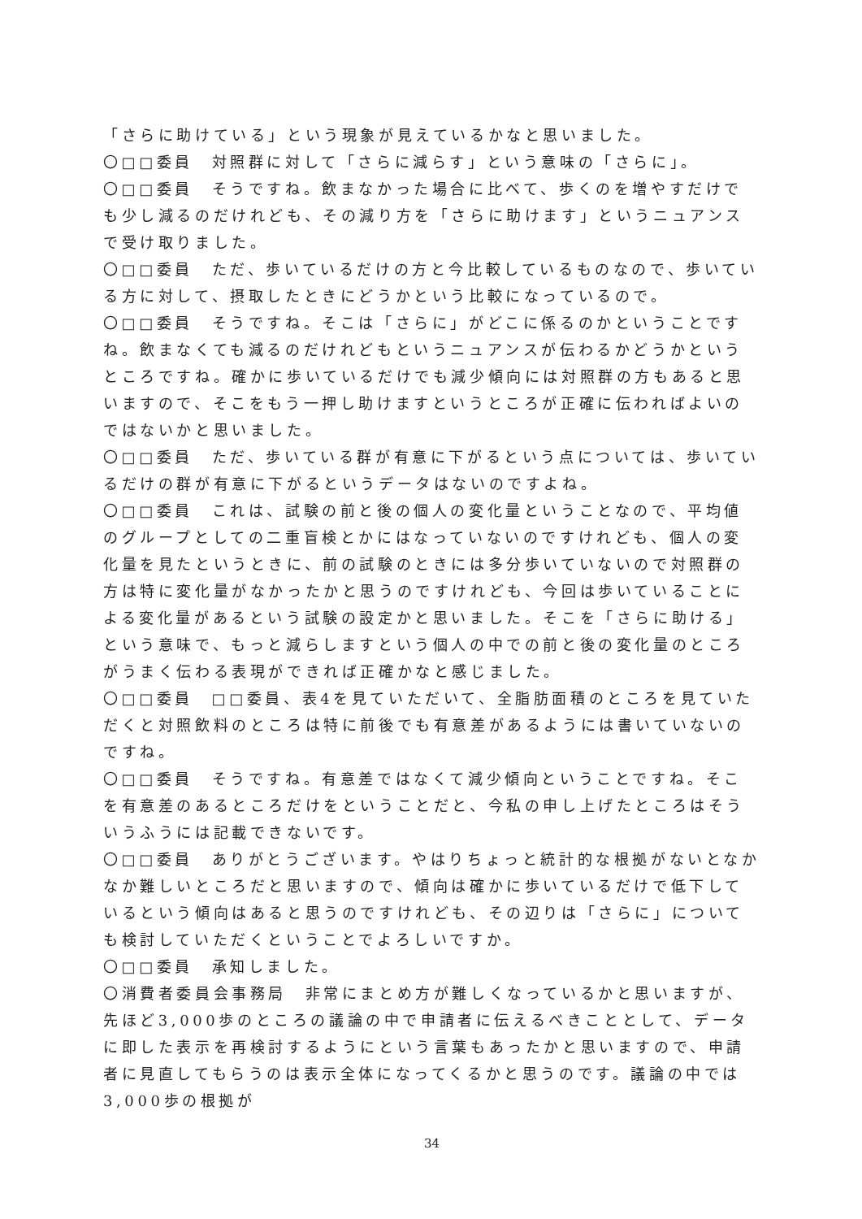「さらに助けている」という現象が見えているかなと思いました。
〇□□委員　対照群に対して「さらに減らす」という意味の「さらに」。
〇□□委員　そうですね。飲まなかった場合に比べて、歩くのを増やすだけでも少し減るのだけれども、その減り方を「さらに助けます」というニュアンスで受け取りました。
〇□□委員　ただ、歩いているだけの方と今比較しているものなので、歩いている方に対して、摂取したときにどうかという比較になっているので。
〇□□委員　そうですね。そこは「さらに」がどこに係るのかということですね。飲まなくても減るのだけれどもというニュアンスが伝わるかどうかというところですね。確かに歩いているだけでも減少傾向には対照群の方もあると思いますので、そこをもう一押し助けますというところが正確に伝わればよいのではないかと思いました。
〇□□委員　ただ、歩いている群が有意に下がるという点については、歩いているだけの群が有意に下がるというデータはないのですよね。
〇□□委員　これは、試験の前と後の個人の変化量ということなので、平均値のグループとしての二重盲検とかにはなっていないのですけれども、個人の変化量を見たというときに、前の試験のときには多分歩いていないので対照群の方は特に変化量がなかったかと思うのですけれども、今回は歩いていることによる変化量があるという試験の設定かと思いました。そこを「さらに助ける」という意味で、もっと減らしますという個人の中での前と後の変化量のところがうまく伝わる表現ができれば正確かなと感じました。
〇□□委員　□□委員、表4を見ていただいて、全脂肪面積のところを見ていただくと対照飲料のところは特に前後でも有意差があるようには書いていないのですね。
〇□□委員　そうですね。有意差ではなくて減少傾向ということですね。そこを有意差のあるところだけをということだと、今私の申し上げたところはそういうふうには記載できないです。
〇□□委員　ありがとうございます。やはりちょっと統計的な根拠がないとなかなか難しいところだと思いますので、傾向は確かに歩いているだけで低下しているという傾向はあると思うのですけれども、その辺りは「さらに」についても検討していただくということでよろしいですか。
〇□□委員　承知しました。
〇消費者委員会事務局　非常にまとめ方が難しくなっているかと思いますが、先ほど3,000歩のところの議論の中で申請者に伝えるべきこととして、データに即した表示を再検討するようにという言葉もあったかと思いますので、申請者に見直してもらうのは表示全体になってくるかと思うのです。議論の中では3,000歩の根拠が
34